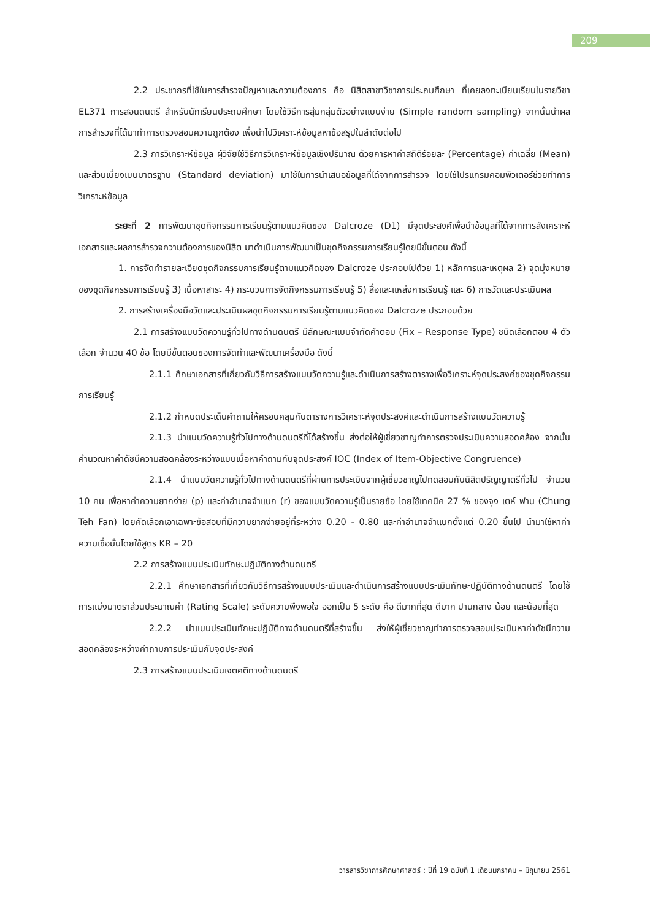209
2.2 ประชากรที่ใช้ในการสำรวจปัญหาและความต้องการ คือ นิสิตสาขาวิชาการประถมศึกษา ที่เคยลงทะเบียนเรียนในรายวิชา EL371 การสอนดนตรี สำหรับนักเรียนประถมศึกษา โดยใช้วิธีการสุ่มกลุ่มตัวอย่างแบบง่าย (Simple random sampling) จากนั้นนำผลการสำรวจที่ได้มาทำการตรวจสอบความถูกต้อง เพื่อนำไปวิเคราะห์ข้อมูลหาข้อสรุปในลำดับต่อไป
2.3 การวิเคราะห์ข้อมูล ผู้วิจัยใช้วิธีการวิเคราะห์ข้อมูลเชิงปริมาณ ด้วยการหาค่าสถิติร้อยละ (Percentage) ค่าเฉลี่ย (Mean) และส่วนเบี่ยงเบนมาตรฐาน (Standard deviation) มาใช้ในการนำเสนอข้อมูลที่ได้จากการสำรวจ โดยใช้โปรแกรมคอมพิวเตอร์ช่วยทำการวิเคราะห์ข้อมูล
ระยะที่ 2 การพัฒนาชุดกิจกรรมการเรียนรู้ตามแนวคิดของ Dalcroze (D1) มีจุดประสงค์เพื่อนำข้อมูลที่ได้จากการสังเคราะห์เอกสารและผลการสำรวจความต้องการของนิสิต มาดำเนินการพัฒนาเป็นชุดกิจกรรมการเรียนรู้โดยมีขั้นตอน ดังนี้
1. การจัดทำรายละเอียดชุดกิจกรรมการเรียนรู้ตามแนวคิดของ Dalcroze ประกอบไปด้วย 1) หลักการและเหตุผล 2) จุดมุ่งหมายของชุดกิจกรรมการเรียนรู้ 3) เนื้อหาสาระ 4) กระบวนการจัดกิจกรรมการเรียนรู้ 5) สื่อและแหล่งการเรียนรู้ และ 6) การวัดและประเมินผล
2. การสร้างเครื่องมือวัดและประเมินผลชุดกิจกรรมการเรียนรู้ตามแนวคิดของ Dalcroze ประกอบด้วย
2.1 การสร้างแบบวัดความรู้ทั่วไปทางด้านดนตรี มีลักษณะแบบจำกัดคำตอบ (Fix – Response Type) ชนิดเลือกตอบ 4 ตัวเลือก จำนวน 40 ข้อ โดยมีขั้นตอนของการจัดทำและพัฒนาเครื่องมือ ดังนี้
2.1.1 ศึกษาเอกสารที่เกี่ยวกับวิธีการสร้างแบบวัดความรู้และดำเนินการสร้างตารางเพื่อวิเคราะห์จุดประสงค์ของชุดกิจกรรมการเรียนรู้
2.1.2 กำหนดประเด็นคำถามให้ครอบคลุมกับตารางการวิเคราะห์จุดประสงค์และดำเนินการสร้างแบบวัดความรู้
2.1.3 นำแบบวัดความรู้ทั่วไปทางด้านดนตรีที่ได้สร้างขึ้น ส่งต่อให้ผู้เชี่ยวชาญทำการตรวจประเมินความสอดคล้อง จากนั้นคำนวณหาค่าดัชนีความสอดคล้องระหว่างแบบเนื้อหาคำถามกับจุดประสงค์ IOC (Index of Item-Objective Congruence)
2.1.4 นำแบบวัดความรู้ทั่วไปทางด้านดนตรีที่ผ่านการประเมินจากผู้เชี่ยวชาญไปทดสอบกับนิสิตปริญญาตรีทั่วไป จำนวน 10 คน เพื่อหาค่าความยากง่าย (p) และค่าอำนาจจำแนก (r) ของแบบวัดความรู้เป็นรายข้อ โดยใช้เทคนิค 27 % ของจุง เตห์ ฟาน (Chung Teh Fan) โดยคัดเลือกเอาเฉพาะข้อสอบที่มีความยากง่ายอยู่ที่ระหว่าง 0.20 - 0.80 และค่าอำนาจจำแนกตั้งแต่ 0.20 ขึ้นไป นำมาใช้หาค่าความเชื่อมั่นโดยใช้สูตร KR – 20
2.2 การสร้างแบบประเมินทักษะปฏิบัติทางด้านดนตรี
2.2.1 ศึกษาเอกสารที่เกี่ยวกับวิธีการสร้างแบบประเมินและดำเนินการสร้างแบบประเมินทักษะปฏิบัติทางด้านดนตรี โดยใช้การแบ่งมาตราส่วนประมาณค่า (Rating Scale) ระดับความพึงพอใจ ออกเป็น 5 ระดับ คือ ดีมากที่สุด ดีมาก ปานกลาง น้อย และน้อยที่สุด
2.2.2 นำแบบประเมินทักษะปฏิบัติทางด้านดนตรีที่สร้างขึ้น ส่งให้ผู้เชี่ยวชาญทำการตรวจสอบประเมินหาค่าดัชนีความสอดคล้องระหว่างคำถามการประเมินกับจุดประสงค์
2.3 การสร้างแบบประเมินเจตคติทางด้านดนตรี
วารสารวิชาการศึกษาศาสตร์ : ปีที่ 19 ฉบับที่ 1 เดือนมกราคม – มิถุนายน 2561